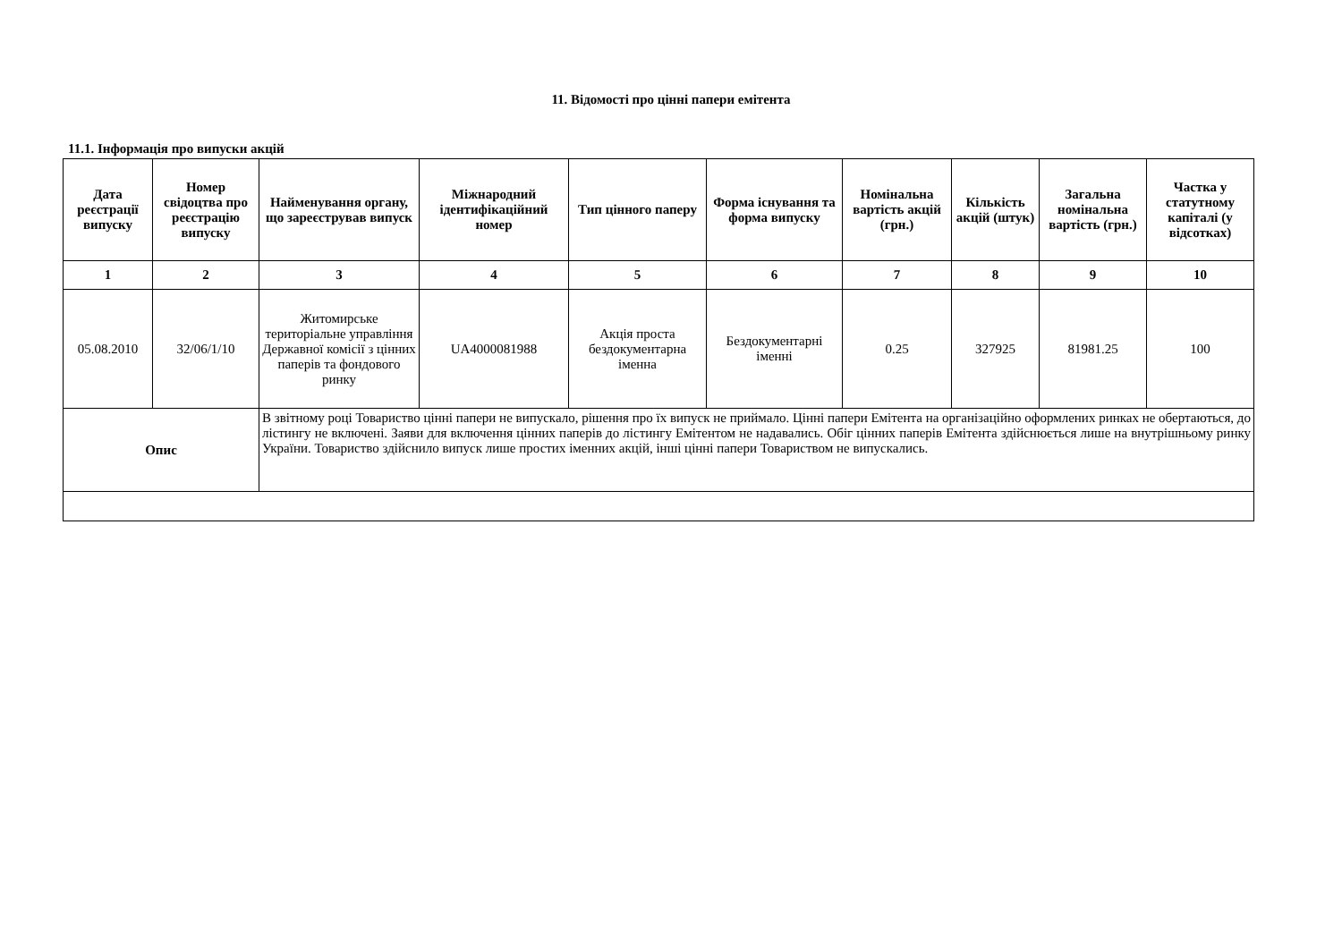11. Відомості про цінні папери емітента
11.1. Інформація про випуски акцій
| Дата реєстрації випуску | Номер свідоцтва про реєстрацію випуску | Найменування органу, що зареєстрував випуск | Міжнародний ідентифікаційний номер | Тип цінного паперу | Форма існування та форма випуску | Номінальна вартість акцій (грн.) | Кількість акцій (штук) | Загальна номінальна вартість (грн.) | Частка у статутному капіталі (у відсотках) |
| --- | --- | --- | --- | --- | --- | --- | --- | --- | --- |
| 1 | 2 | 3 | 4 | 5 | 6 | 7 | 8 | 9 | 10 |
| 05.08.2010 | 32/06/1/10 | Житомирське територіальне управління Державної комісії з цінних паперів та фондового ринку | UA4000081988 | Акція проста бездокументарна іменна | Бездокументарні іменні | 0.25 | 327925 | 81981.25 | 100 |
| Опис | | В звітному році Товариство цінні папери не випускало, рішення про їх випуск не приймало. Цінні папери Емітента на організаційно оформлених ринках не обертаються, до лістингу не включені. Заяви для включення цінних паперів до лістингу Емітентом не надавались. Обіг цінних паперів Емітента здійснюється лише на внутрішньому ринку України. Товариство здійснило випуск лише простих іменних акцій, інші цінні папери Товариством не випускались. | | | | | | | |